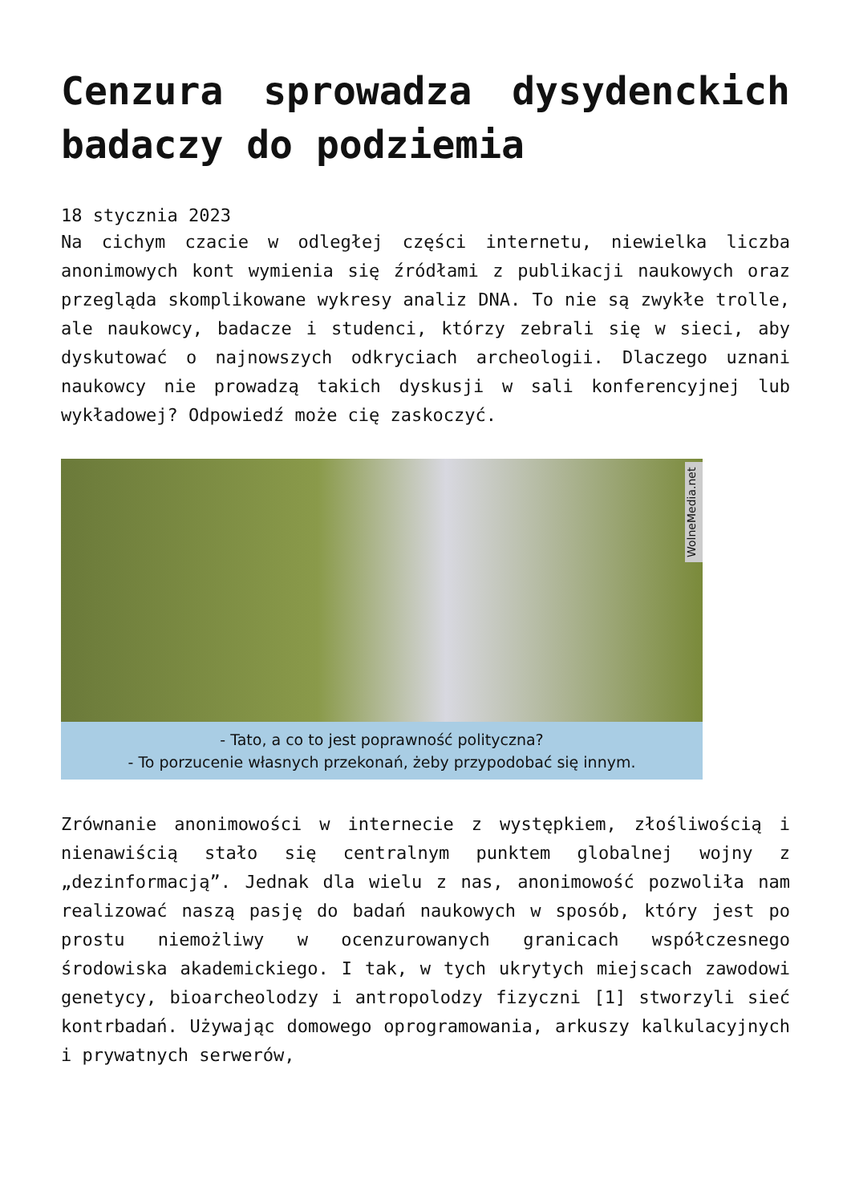Cenzura sprowadza dysydenckich badaczy do podziemia
18 stycznia 2023
Na cichym czacie w odległej części internetu, niewielka liczba anonimowych kont wymienia się źródłami z publikacji naukowych oraz przegląda skomplikowane wykresy analiz DNA. To nie są zwykłe trolle, ale naukowcy, badacze i studenci, którzy zebrali się w sieci, aby dyskutować o najnowszych odkryciach archeologii. Dlaczego uznani naukowcy nie prowadzą takich dyskusji w sali konferencyjnej lub wykładowej? Odpowiedź może cię zaskoczyć.
WolneMedia.net
- Tato, a co to jest poprawność polityczna?
- To porzucenie własnych przekonań, żeby przypodobać się innym.
Zrównanie anonimowości w internecie z występkiem, złośliwością i nienawiścią stało się centralnym punktem globalnej wojny z „dezinformacją”. Jednak dla wielu z nas, anonimowość pozwoliła nam realizować naszą pasję do badań naukowych w sposób, który jest po prostu niemożliwy w ocenzurowanych granicach współczesnego środowiska akademickiego. I tak, w tych ukrytych miejscach zawodowi genetycy, bioarcheolodzy i antropolodzy fizyczni [1] stworzyli sieć kontrbadań. Używając domowego oprogramowania, arkuszy kalkulacyjnych i prywatnych serwerów,